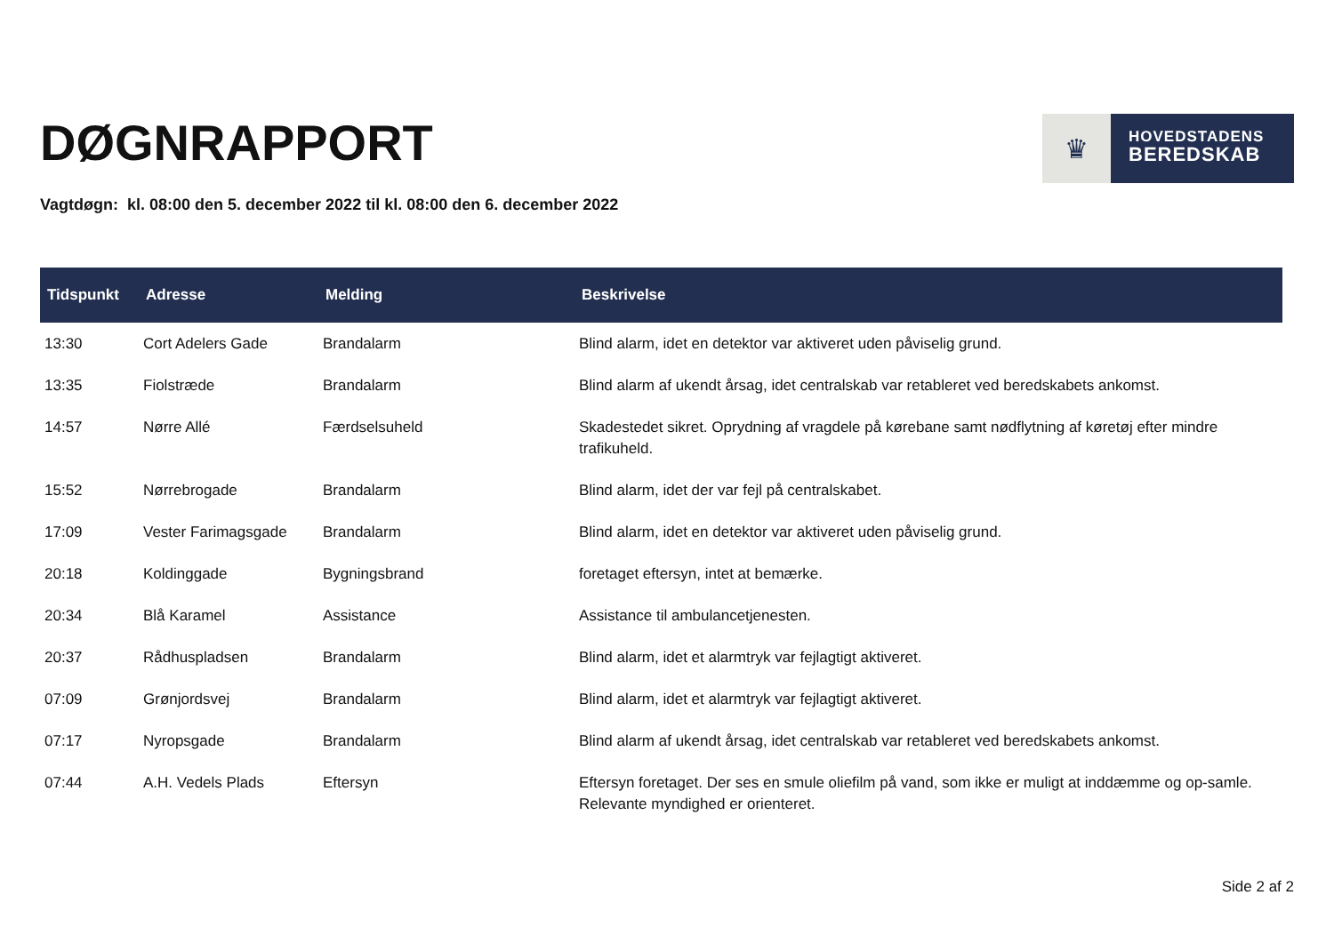DØGNRAPPORT
♛
HOVEDSTADENS
BEREDSKAB
Vagtdøgn: kl. 08:00 den 5. december 2022 til kl. 08:00 den 6. december 2022
| Tidspunkt | Adresse | Melding | Beskrivelse |
| --- | --- | --- | --- |
| 13:30 | Cort Adelers Gade | Brandalarm | Blind alarm, idet en detektor var aktiveret uden påviselig grund. |
| 13:35 | Fiolstræde | Brandalarm | Blind alarm af ukendt årsag, idet centralskab var retableret ved beredskabets ankomst. |
| 14:57 | Nørre Allé | Færdselsuheld | Skadestedet sikret. Oprydning af vragdele på kørebane samt nødflytning af køretøj efter mindre trafikuheld. |
| 15:52 | Nørrebrogade | Brandalarm | Blind alarm, idet der var fejl på centralskabet. |
| 17:09 | Vester Farimagsgade | Brandalarm | Blind alarm, idet en detektor var aktiveret uden påviselig grund. |
| 20:18 | Koldinggade | Bygningsbrand | foretaget eftersyn, intet at bemærke. |
| 20:34 | Blå Karamel | Assistance | Assistance til ambulancetjenesten. |
| 20:37 | Rådhuspladsen | Brandalarm | Blind alarm, idet et alarmtryk var fejlagtigt aktiveret. |
| 07:09 | Grønjordsvej | Brandalarm | Blind alarm, idet et alarmtryk var fejlagtigt aktiveret. |
| 07:17 | Nyropsgade | Brandalarm | Blind alarm af ukendt årsag, idet centralskab var retableret ved beredskabets ankomst. |
| 07:44 | A.H. Vedels Plads | Eftersyn | Eftersyn foretaget. Der ses en smule oliefilm på vand, som ikke er muligt at inddæmme og op-samle. Relevante myndighed er orienteret. |
Side 2 af 2